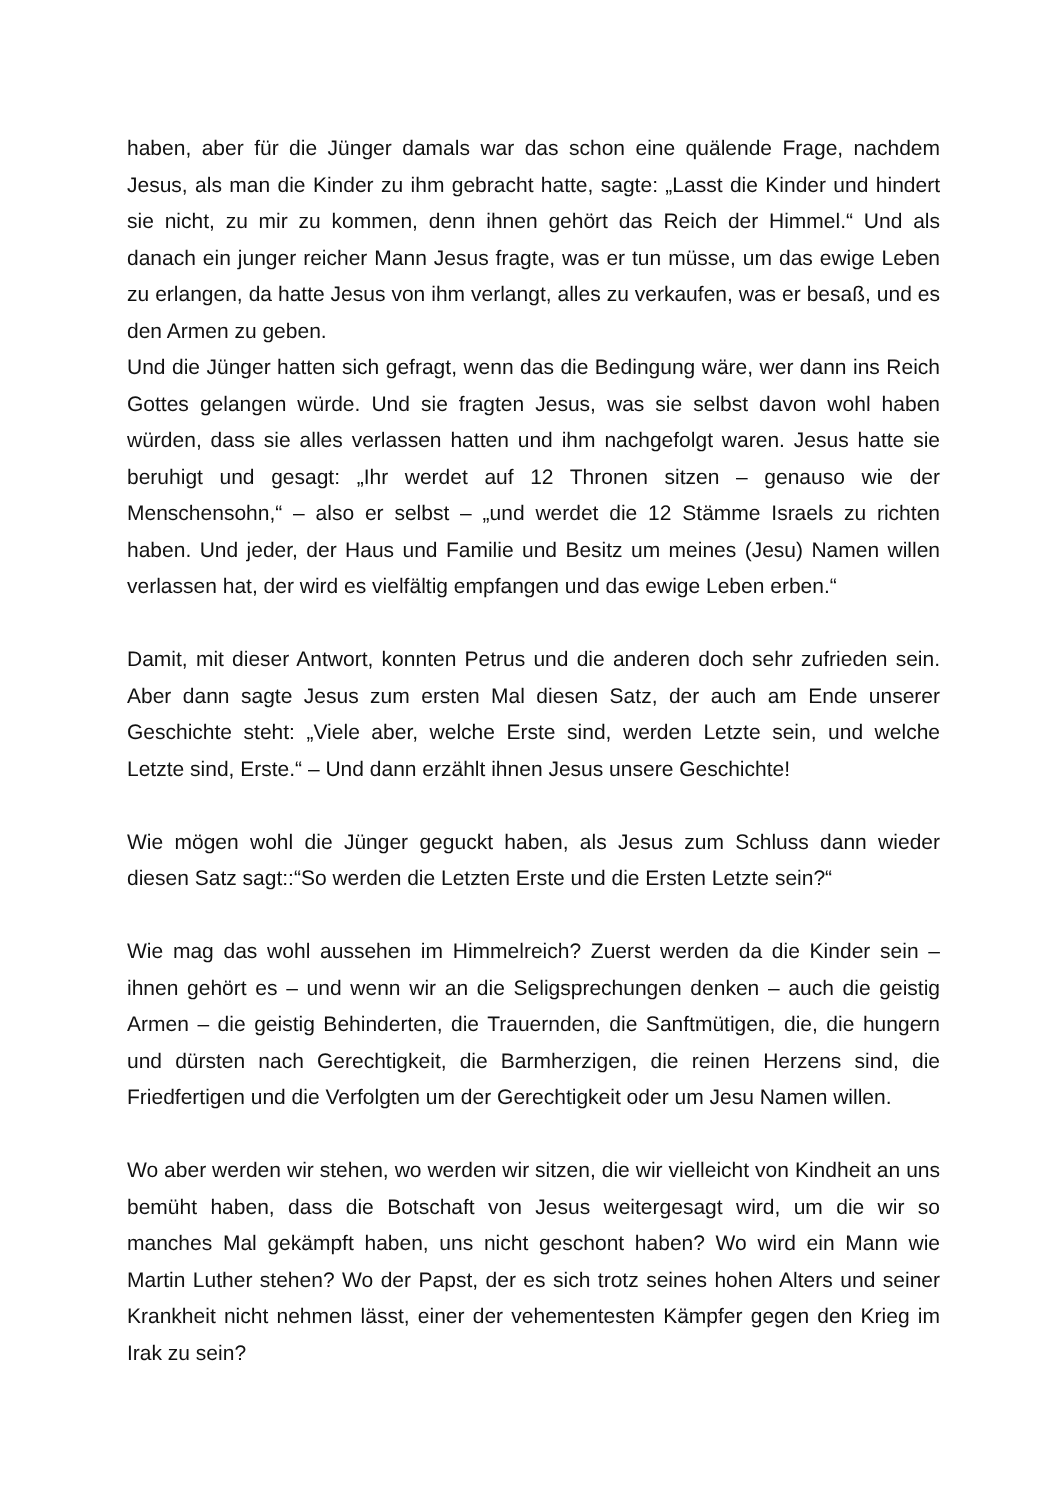haben, aber für die Jünger damals war das schon eine quälende Frage, nachdem Jesus, als man die Kinder zu ihm gebracht hatte, sagte: „Lasst die Kinder und hindert sie nicht, zu mir zu kommen, denn ihnen gehört das Reich der Himmel.“ Und als danach ein junger reicher Mann Jesus fragte, was er tun müsse, um das ewige Leben zu erlangen, da hatte Jesus von ihm verlangt, alles zu verkaufen, was er besaß, und es den Armen zu geben.
Und die Jünger hatten sich gefragt, wenn das die Bedingung wäre, wer dann ins Reich Gottes gelangen würde. Und sie fragten Jesus, was sie selbst davon wohl haben würden, dass sie alles verlassen hatten und ihm nachgefolgt waren. Jesus hatte sie beruhigt und gesagt: „Ihr werdet auf 12 Thronen sitzen – genauso wie der Menschensohn,“ – also er selbst – „und werdet die 12 Stämme Israels zu richten haben. Und jeder, der Haus und Familie und Besitz um meines (Jesu) Namen willen verlassen hat, der wird es vielfältig empfangen und das ewige Leben erben.“
Damit, mit dieser Antwort, konnten Petrus und die anderen doch sehr zufrieden sein. Aber dann sagte Jesus zum ersten Mal diesen Satz, der auch am Ende unserer Geschichte steht: „Viele aber, welche Erste sind, werden Letzte sein, und welche Letzte sind, Erste.“ – Und dann erzählt ihnen Jesus unsere Geschichte!
Wie mögen wohl die Jünger geguckt haben, als Jesus zum Schluss dann wieder diesen Satz sagt::“So werden die Letzten Erste und die Ersten Letzte sein?“
Wie mag das wohl aussehen im Himmelreich? Zuerst werden da die Kinder sein – ihnen gehört es – und wenn wir an die Seligsprechungen denken – auch die geistig Armen – die geistig Behinderten, die Trauernden, die Sanftmütigen, die, die hungern und dürsten nach Gerechtigkeit, die Barmherzigen, die reinen Herzens sind, die Friedfertigen und die Verfolgten um der Gerechtigkeit oder um Jesu Namen willen.
Wo aber werden wir stehen, wo werden wir sitzen, die wir vielleicht von Kindheit an uns bemüht haben, dass die Botschaft von Jesus weitergesagt wird, um die wir so manches Mal gekämpft haben, uns nicht geschont haben? Wo wird ein Mann wie Martin Luther stehen? Wo der Papst, der es sich trotz seines hohen Alters und seiner Krankheit nicht nehmen lässt, einer der vehementesten Kämpfer gegen den Krieg im Irak zu sein?